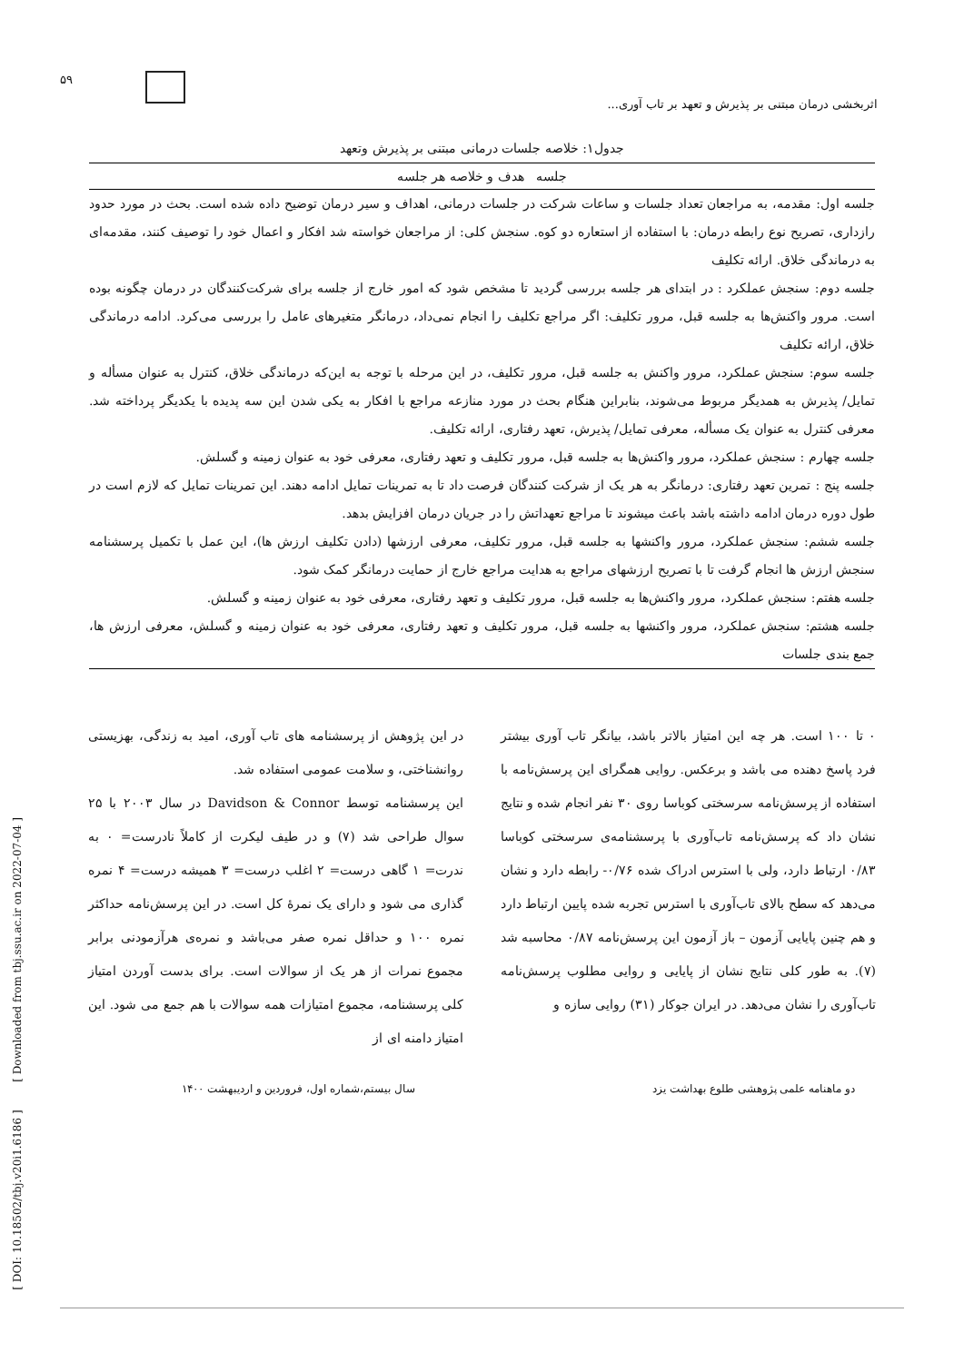۵۹
اثربخشی درمان مبتنی بر پذیرش و تعهد بر تاب آوری...
جدول۱: خلاصه جلسات درمانی مبتنی بر پذیرش وتعهد
| جلسه هدف و خلاصه هر جلسه |
| --- |
| جلسه اول: مقدمه، به مراجعان تعداد جلسات و ساعات شرکت در جلسات درمانی، اهداف و سیر درمان توضیح داده شده است. بحث در مورد حدود رازداری، تصریح نوع رابطه درمان: با استفاده از استعاره دو کوه. سنجش کلی: از مراجعان خواسته شد افکار و اعمال خود را توصیف کنند، مقدمه‌ای به درماندگی خلاق. ارائه تکلیف |
| جلسه دوم: سنجش عملکرد : در ابتدای هر جلسه بررسی گردید تا مشخص شود که امور خارج از جلسه برای شرکت‌کنندگان در درمان چگونه بوده است. مرور واکنش‌ها به جلسه قبل، مرور تکلیف: اگر مراجع تکلیف را انجام نمی‌داد، درمانگر متغیرهای عامل را بررسی می‌کرد. ادامه درماندگی خلاق، ارائه تکلیف |
| جلسه سوم: سنجش عملکرد، مرور واکنش به جلسه قبل، مرور تکلیف، در این مرحله با توجه به این‌که درماندگی خلاق، کنترل به عنوان مسأله و تمایل/ پذیرش به همدیگر مربوط می‌شوند، بنابراین هنگام بحث در مورد منازعه مراجع با افکار به یکی شدن این سه پدیده با یکدیگر پرداخته شد. معرفی کنترل به عنوان یک مسأله، معرفی تمایل/ پذیرش، تعهد رفتاری، ارائه تکلیف. |
| جلسه چهارم : سنجش عملکرد، مرور واکنش‌ها به جلسه قبل، مرور تکلیف و تعهد رفتاری، معرفی خود به عنوان زمینه و گسلش. |
| جلسه پنج : تمرین تعهد رفتاری: درمانگر به هر یک از شرکت کنندگان فرصت داد تا به تمرینات تمایل ادامه دهند. این تمرینات تمایل که لازم است در طول دوره درمان ادامه داشته باشد باعث میشوند تا مراجع تعهداتش را در جریان درمان افزایش بدهد. |
| جلسه ششم: سنجش عملکرد، مرور واکنشها به جلسه قبل، مرور تکلیف، معرفی ارزشها (دادن تکلیف ارزش ها)، این عمل با تکمیل پرسشنامه سنجش ارزش ها انجام گرفت تا با تصریح ارزشهای مراجع به هدایت مراجع خارج از حمایت درمانگر کمک شود. |
| جلسه هفتم: سنجش عملکرد، مرور واکنش‌ها به جلسه قبل، مرور تکلیف و تعهد رفتاری، معرفی خود به عنوان زمینه و گسلش. |
| جلسه هشتم: سنجش عملکرد، مرور واکنشها به جلسه قبل، مرور تکلیف و تعهد رفتاری، معرفی خود به عنوان زمینه و گسلش، معرفی ارزش ها، جمع بندی جلسات |
در این پژوهش از پرسشنامه های تاب آوری، امید به زندگی، بهزیستی روانشناختی، و سلامت عمومی استفاده شد.
این پرسشنامه توسط Davidson & Connor در سال ۲۰۰۳ با ۲۵ سوال طراحی شد (۷) و در طیف لیکرت از کاملاً نادرست= ۰ به ندرت= ۱ گاهی درست= ۲ اغلب درست= ۳ همیشه درست= ۴ نمره گذاری می شود و دارای یک نمرهٔ کل است. در این پرسش‌نامه حداکثر نمره ۱۰۰ و حداقل نمره صفر می‌باشد و نمره‌ی هرآزمودنی برابر مجموع نمرات از هر یک از سوالات است. برای بدست آوردن امتیاز کلی پرسشنامه، مجموع امتیازات همه سوالات با هم جمع می شود. این امتیاز دامنه ای از
۰ تا ۱۰۰ است. هر چه این امتیاز بالاتر باشد، بیانگر تاب آوری بیشتر فرد پاسخ دهنده می باشد و برعکس. روایی همگرای این پرسش‌نامه با استفاده از پرسش‌نامه سرسختی کوباسا روی ۳۰ نفر انجام شده و نتایج نشان داد که پرسش‌نامه تاب‌آوری با پرسشنامه‌ی سرسختی کوباسا ۰/۸۳ ارتباط دارد، ولی با استرس ادراک شده ۰/۷۶- رابطه دارد و نشان می‌دهد که سطح بالای تاب‌آوری با استرس تجربه شده پایین ارتباط دارد و هم چنین پایایی آزمون – باز آزمون این پرسش‌نامه ۰/۸۷ محاسبه شد (۷). به طور کلی نتایج نشان از پایایی و روایی مطلوب پرسش‌نامه تاب‌آوری را نشان می‌دهد. در ایران جوکار (۳۱) روایی سازه و
دو ماهنامه علمی پژوهشی طلوع بهداشت یزد سال بیستم،شماره اول، فروردین و اردیبهشت ۱۴۰۰
[ DOI: 10.18502/tbj.v20i1.6186 ] [ Downloaded from tbj.ssu.ac.ir on 2022-07-04 ]